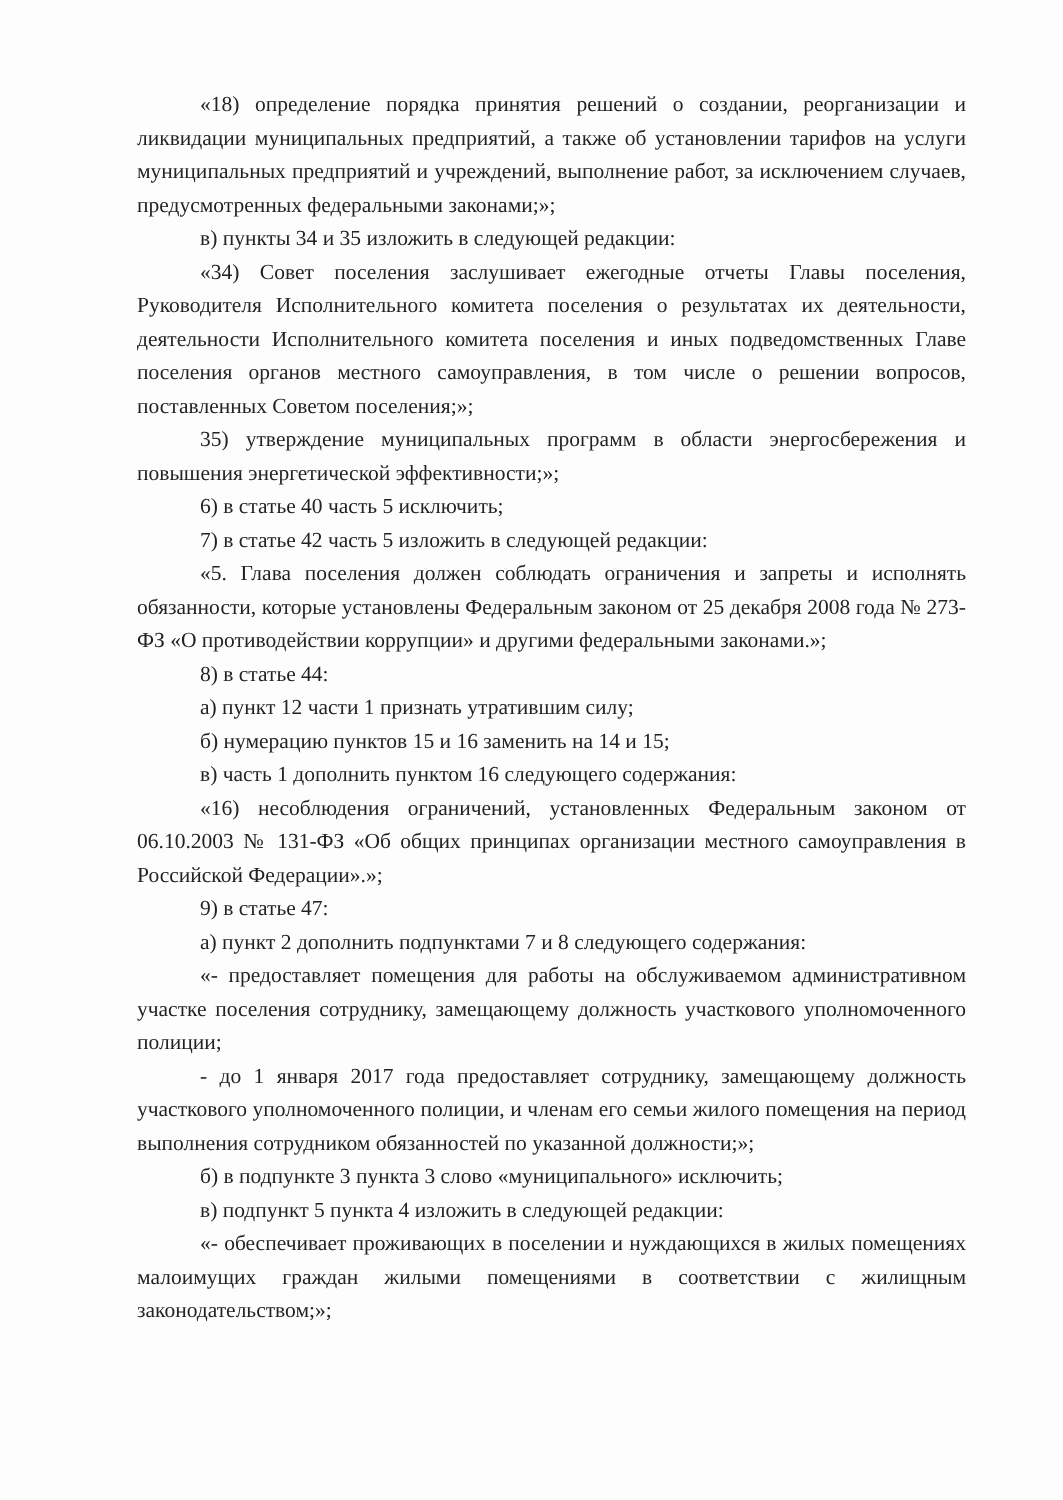«18) определение порядка принятия решений о создании, реорганизации и ликвидации муниципальных предприятий, а также об установлении тарифов на услуги муниципальных предприятий и учреждений, выполнение работ, за исключением случаев, предусмотренных федеральными законами;»;
в) пункты 34 и 35 изложить в следующей редакции:
«34) Совет поселения заслушивает ежегодные отчеты Главы поселения, Руководителя Исполнительного комитета поселения о результатах их деятельности, деятельности Исполнительного комитета поселения и иных подведомственных Главе поселения органов местного самоуправления, в том числе о решении вопросов, поставленных Советом поселения;»;
35) утверждение муниципальных программ в области энергосбережения и повышения энергетической эффективности;»;
6) в статье 40 часть 5 исключить;
7) в статье 42 часть 5 изложить в следующей редакции:
«5. Глава поселения должен соблюдать ограничения и запреты и исполнять обязанности, которые установлены Федеральным законом от 25 декабря 2008 года № 273-ФЗ «О противодействии коррупции» и другими федеральными законами.»;
8) в статье 44:
а) пункт 12 части 1 признать утратившим силу;
б) нумерацию пунктов 15 и 16 заменить на 14 и 15;
в) часть 1 дополнить пунктом 16 следующего содержания:
«16) несоблюдения ограничений, установленных Федеральным законом от 06.10.2003 № 131-ФЗ «Об общих принципах организации местного самоуправления в Российской Федерации».»;
9) в статье 47:
а) пункт 2 дополнить подпунктами 7 и 8 следующего содержания:
«- предоставляет помещения для работы на обслуживаемом административном участке поселения сотруднику, замещающему должность участкового уполномоченного полиции;
- до 1 января 2017 года предоставляет сотруднику, замещающему должность участкового уполномоченного полиции, и членам его семьи жилого помещения на период выполнения сотрудником обязанностей по указанной должности;»;
б) в подпункте 3 пункта 3 слово «муниципального» исключить;
в) подпункт 5 пункта 4 изложить в следующей редакции:
«- обеспечивает проживающих в поселении и нуждающихся в жилых помещениях малоимущих граждан жилыми помещениями в соответствии с жилищным законодательством;»;